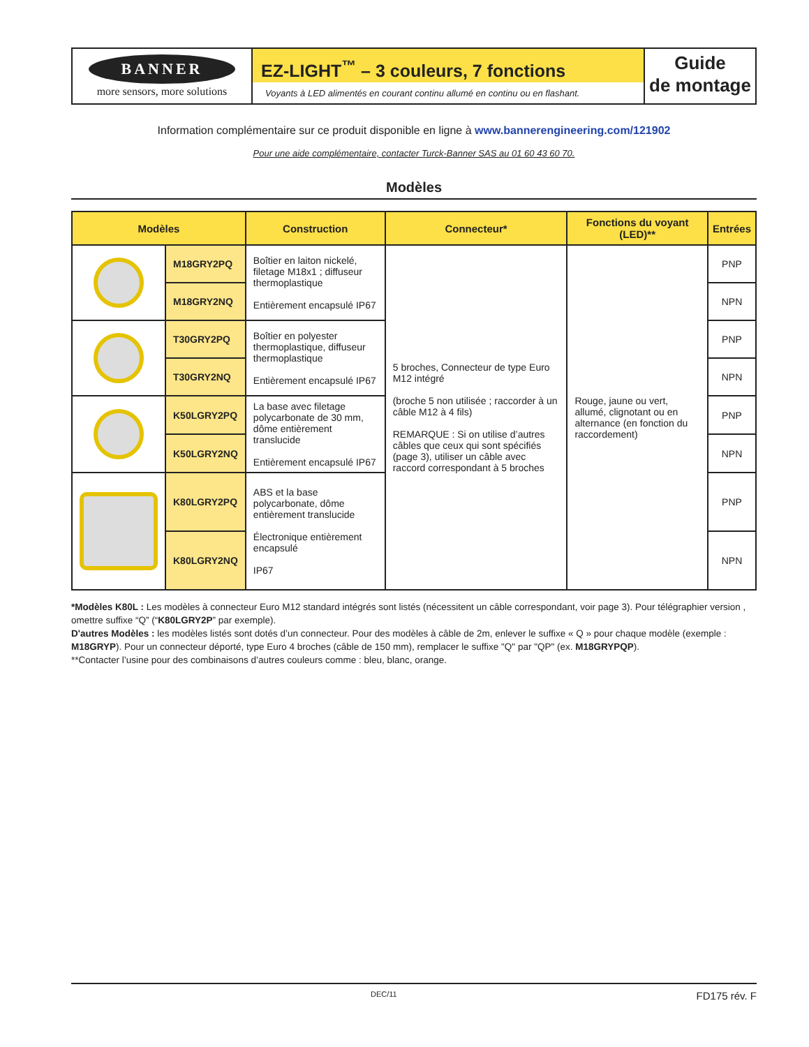BANNER
more sensors, more solutions
EZ-LIGHT<sup>™</sup> – 3 couleurs, 7 fonctions
Voyants à LED alimentés en courant continu allumé en continu ou en flashant.
Guide
de montage
Information complémentaire sur ce produit disponible en ligne à www.bannerengineering.com/121902
Pour une aide complémentaire, contacter Turck-Banner SAS au 01 60 43 60 70.
Modèles
| Modèles | | Construction | Connecteur* | Fonctions du voyant (LED)** | Entrées |
| --- | --- | --- | --- | --- | --- |
| | M18GRY2PQ | Boîtier en laiton nickelé, filetage M18x1 ; diffuseur thermoplastique Entièrement encapsulé IP67 | 5 broches, Connecteur de type Euro M12 intégré (broche 5 non utilisée ; raccorder à un câble M12 à 4 fils) REMARQUE : Si on utilise d’autres câbles que ceux qui sont spécifiés (page 3), utiliser un câble avec raccord correspondant à 5 broches | Rouge, jaune ou vert, allumé, clignotant ou en alternance (en fonction du raccordement) | PNP |
| | M18GRY2NQ | | | | NPN |
| | T30GRY2PQ | Boîtier en polyester thermoplastique, diffuseur thermoplastique Entièrement encapsulé IP67 | | | PNP |
| | T30GRY2NQ | | | | NPN |
| | K50LGRY2PQ | La base avec filetage polycarbonate de 30 mm, dôme entièrement translucide Entièrement encapsulé IP67 | | | PNP |
| | K50LGRY2NQ | | | | NPN |
| | K80LGRY2PQ | ABS et la base polycarbonate, dôme entièrement translucide Électronique entièrement encapsulé IP67 | | | PNP |
| | K80LGRY2NQ | | | | NPN |
*Modèles K80L : Les modèles à connecteur Euro M12 standard intégrés sont listés (nécessitent un câble correspondant, voir page 3). Pour télégraphier version , omettre suffixe “Q” (“K80LGRY2P” par exemple).
D'autres Modèles : les modèles listés sont dotés d’un connecteur. Pour des modèles à câble de 2m, enlever le suffixe « Q » pour chaque modèle (exemple : M18GRYP). Pour un connecteur déporté, type Euro 4 broches (câble de 150 mm), remplacer le suffixe "Q" par "QP" (ex. M18GRYPQP).
**Contacter l’usine pour des combinaisons d’autres couleurs comme : bleu, blanc, orange.
DEC/11 FD175 rév. F